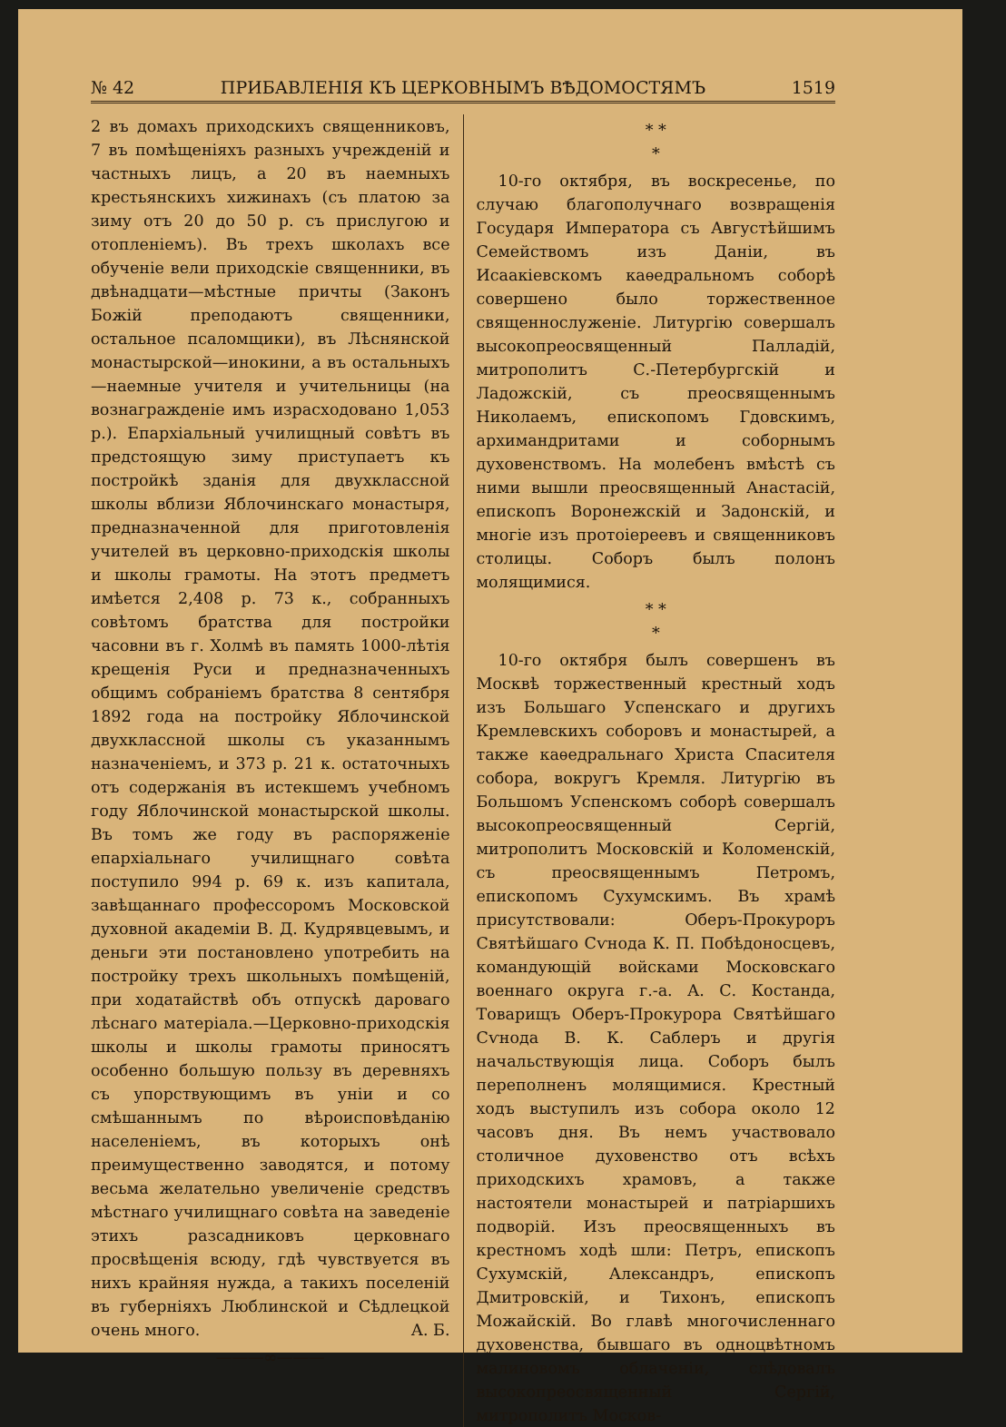№ 42 ПРИБАВЛЕНІЯ КЪ ЦЕРКОВНЫМЪ ВѢДОМОСТЯМЪ 1519
2 въ домахъ приходскихъ священниковъ, 7 въ помѣщеніяхъ разныхъ учрежденій и частныхъ лицъ, а 20 въ наемныхъ крестьянскихъ хижинахъ (съ платою за зиму отъ 20 до 50 р. съ прислугою и отопленіемъ). Въ трехъ школахъ все обученіе вели приходскіе священники, въ двѣнадцати—мѣстные причты (Законъ Божій преподаютъ священники, остальное псаломщики), въ Лѣснянской монастырской—инокини, а въ остальныхъ—наемные учителя и учительницы (на вознагражденіе имъ израсходовано 1,053 р.). Епархіальный училищный совѣтъ въ предстоящую зиму приступаетъ къ постройкѣ зданія для двухклассной школы вблизи Яблочинскаго монастыря, предназначенной для приготовленія учителей въ церковно-приходскія школы и школы грамоты. На этотъ предметъ имѣется 2,408 р. 73 к., собранныхъ совѣтомъ братства для постройки часовни въ г. Холмѣ въ память 1000-лѣтія крещенія Руси и предназначенныхъ общимъ собраніемъ братства 8 сентября 1892 года на постройку Яблочинской двухклассной школы съ указаннымъ назначеніемъ, и 373 р. 21 к. остаточныхъ отъ содержанія въ истекшемъ учебномъ году Яблочинской монастырской школы. Въ томъ же году въ распоряженіе епархіальнаго училищнаго совѣта поступило 994 р. 69 к. изъ капитала, завѣщаннаго профессоромъ Московской духовной академіи В. Д. Кудрявцевымъ, и деньги эти постановлено употребить на постройку трехъ школьныхъ помѣщеній, при ходатайствѣ объ отпускѣ дароваго лѣснаго матеріала.—Церковно-приходскія школы и школы грамоты приносятъ особенно большую пользу въ деревняхъ съ упорствующимъ въ уніи и со смѣшаннымъ по вѣроисповѣданію населеніемъ, въ которыхъ онѣ преимущественно заводятся, и потому весьма желательно увеличеніе средствъ мѣстнаго училищнаго совѣта на заведеніе этихъ разсадниковъ церковнаго просвѣщенія всюду, гдѣ чувствуется въ нихъ крайняя нужда, а такихъ поселеній въ губерніяхъ Люблинской и Сѣдлецкой очень много. А. Б.
———∞———
* *
*
10-го октября, въ воскресенье, по случаю благополучнаго возвращенія Государя Императора съ Августѣйшимъ Семействомъ изъ Даніи, въ Исаакіевскомъ каѳедральномъ соборѣ совершено было торжественное священнослуженіе. Литургію совершалъ высокопреосвященный Палладій, митрополитъ С.-Петербургскій и Ладожскій, съ преосвященнымъ Николаемъ, епископомъ Гдовскимъ, архимандритами и соборнымъ духовенствомъ. На молебенъ вмѣстѣ съ ними вышли преосвященный Анастасій, епископъ Воронежскій и Задонскій, и многіе изъ протоіереевъ и священниковъ столицы. Соборъ былъ полонъ молящимися.
* *
*
10-го октября былъ совершенъ въ Москвѣ торжественный крестный ходъ изъ Большаго Успенскаго и другихъ Кремлевскихъ соборовъ и монастырей, а также каѳедральнаго Христа Спасителя собора, вокругъ Кремля. Литургію въ Большомъ Успенскомъ соборѣ совершалъ высокопреосвященный Сергій, митрополитъ Московскій и Коломенскій, съ преосвященнымъ Петромъ, епископомъ Сухумскимъ. Въ храмѣ присутствовали: Оберъ-Прокуроръ Святѣйшаго Сѵнода К. П. Побѣдоносцевъ, командующій войсками Московскаго военнаго округа г.-а. А. С. Костанда, Товарищъ Оберъ-Прокурора Святѣйшаго Сѵнода В. К. Саблеръ и другія начальствующія лица. Соборъ былъ переполненъ молящимися. Крестный ходъ выступилъ изъ собора около 12 часовъ дня. Въ немъ участвовало столичное духовенство отъ всѣхъ приходскихъ храмовъ, а также настоятели монастырей и патріаршихъ подворій. Изъ преосвященныхъ въ крестномъ ходѣ шли: Петръ, епископъ Сухумскій, Александръ, епископъ Дмитровскій, и Тихонъ, епископъ Можайскій. Во главѣ многочисленнаго духовенства, бывшаго въ одноцвѣтномъ малиновомъ облаченіи, слѣдовалъ высокопреосвященный Сергій, митрополитъ Москов-